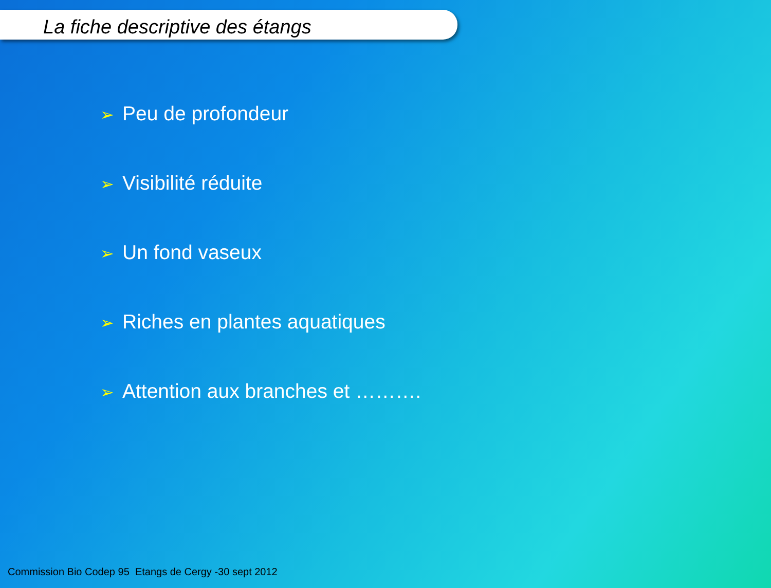La fiche descriptive des étangs
➢ Peu de profondeur
➢ Visibilité réduite
➢ Un fond vaseux
➢ Riches en plantes aquatiques
➢ Attention aux branches et ……….
Commission Bio Codep 95 Etangs de Cergy -30 sept 2012